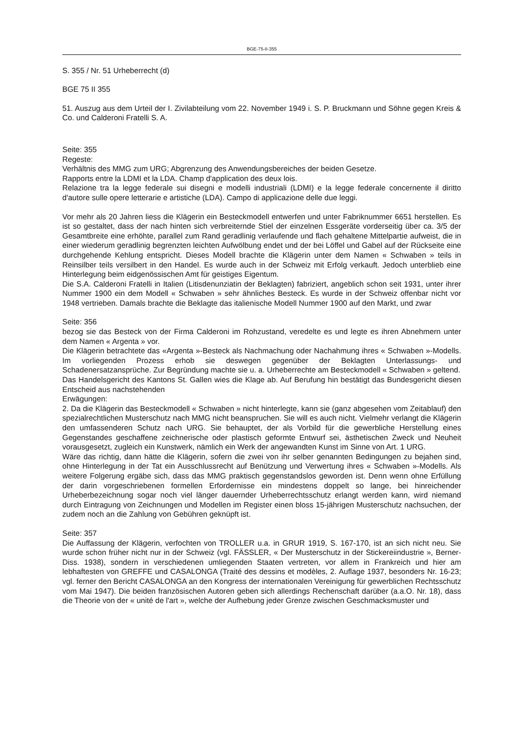BGE-75-II-355
S. 355 / Nr. 51 Urheberrecht (d)
BGE 75 II 355
51. Auszug aus dem Urteil der I. Zivilabteilung vom 22. November 1949 i. S. P. Bruckmann und Söhne gegen Kreis & Co. und Calderoni Fratelli S. A.
Seite: 355
Regeste:
Verhältnis des MMG zum URG; Abgrenzung des Anwendungsbereiches der beiden Gesetze.
Rapports entre la LDMI et la LDA. Champ d'application des deux lois.
Relazione tra la legge federale sui disegni e modelli industriali (LDMI) e la legge federale concernente il diritto d'autore sulle opere letterarie e artistiche (LDA). Campo di applicazione delle due leggi.
Vor mehr als 20 Jahren liess die Klägerin ein Besteckmodell entwerfen und unter Fabriknummer 6651 herstellen. Es ist so gestaltet, dass der nach hinten sich verbreiternde Stiel der einzelnen Essgeräte vorderseitig über ca. 3/5 der Gesamtbreite eine erhöhte, parallel zum Rand geradlinig verlaufende und flach gehaltene Mittelpartie aufweist, die in einer wiederum geradlinig begrenzten leichten Aufwölbung endet und der bei Löffel und Gabel auf der Rückseite eine durchgehende Kehlung entspricht. Dieses Modell brachte die Klägerin unter dem Namen « Schwaben » teils in Reinsilber teils versilbert in den Handel. Es wurde auch in der Schweiz mit Erfolg verkauft. Jedoch unterblieb eine Hinterlegung beim eidgenössischen Amt für geistiges Eigentum.
Die S.A. Calderoni Fratelli in Italien (Litisdenunziatin der Beklagten) fabriziert, angeblich schon seit 1931, unter ihrer Nummer 1900 ein dem Modell « Schwaben » sehr ähnliches Besteck. Es wurde in der Schweiz offenbar nicht vor 1948 vertrieben. Damals brachte die Beklagte das italienische Modell Nummer 1900 auf den Markt, und zwar
Seite: 356
bezog sie das Besteck von der Firma Calderoni im Rohzustand, veredelte es und legte es ihren Abnehmern unter dem Namen « Argenta » vor.
Die Klägerin betrachtete das «Argenta »-Besteck als Nachmachung oder Nachahmung ihres « Schwaben »-Modells. Im vorliegenden Prozess erhob sie deswegen gegenüber der Beklagten Unterlassungs- und Schadenersatzansprüche. Zur Begründung machte sie u. a. Urheberrechte am Besteckmodell « Schwaben » geltend.
Das Handelsgericht des Kantons St. Gallen wies die Klage ab. Auf Berufung hin bestätigt das Bundesgericht diesen Entscheid aus nachstehenden
Erwägungen:
2. Da die Klägerin das Besteckmodell « Schwaben » nicht hinterlegte, kann sie (ganz abgesehen vom Zeitablauf) den spezialrechtlichen Musterschutz nach MMG nicht beanspruchen. Sie will es auch nicht. Vielmehr verlangt die Klägerin den umfassenderen Schutz nach URG. Sie behauptet, der als Vorbild für die gewerbliche Herstellung eines Gegenstandes geschaffene zeichnerische oder plastisch geformte Entwurf sei, ästhetischen Zweck und Neuheit vorausgesetzt, zugleich ein Kunstwerk, nämlich ein Werk der angewandten Kunst im Sinne von Art. 1 URG.
Wäre das richtig, dann hätte die Klägerin, sofern die zwei von ihr selber genannten Bedingungen zu bejahen sind, ohne Hinterlegung in der Tat ein Ausschlussrecht auf Benützung und Verwertung ihres « Schwaben »-Modells. Als weitere Folgerung ergäbe sich, dass das MMG praktisch gegenstandslos geworden ist. Denn wenn ohne Erfüllung der darin vorgeschriebenen formellen Erfordernisse ein mindestens doppelt so lange, bei hinreichender Urheberbezeichnung sogar noch viel länger dauernder Urheberrechtsschutz erlangt werden kann, wird niemand durch Eintragung von Zeichnungen und Modellen im Register einen bloss 15-jährigen Musterschutz nachsuchen, der zudem noch an die Zahlung von Gebühren geknüpft ist.
Seite: 357
Die Auffassung der Klägerin, verfochten von TROLLER u.a. in GRUR 1919, S. 167-170, ist an sich nicht neu. Sie wurde schon früher nicht nur in der Schweiz (vgl. FÄSSLER, « Der Musterschutz in der Stickereiindustrie », Berner-Diss. 1938), sondern in verschiedenen umliegenden Staaten vertreten, vor allem in Frankreich und hier am lebhaftesten von GREFFE und CASALONGA (Traité des dessins et modèles, 2. Auflage 1937, besonders Nr. 16-23; vgl. ferner den Bericht CASALONGA an den Kongress der internationalen Vereinigung für gewerblichen Rechtsschutz vom Mai 1947). Die beiden französischen Autoren geben sich allerdings Rechenschaft darüber (a.a.O. Nr. 18), dass die Theorie von der « unité de l'art », welche der Aufhebung jeder Grenze zwischen Geschmacksmuster und